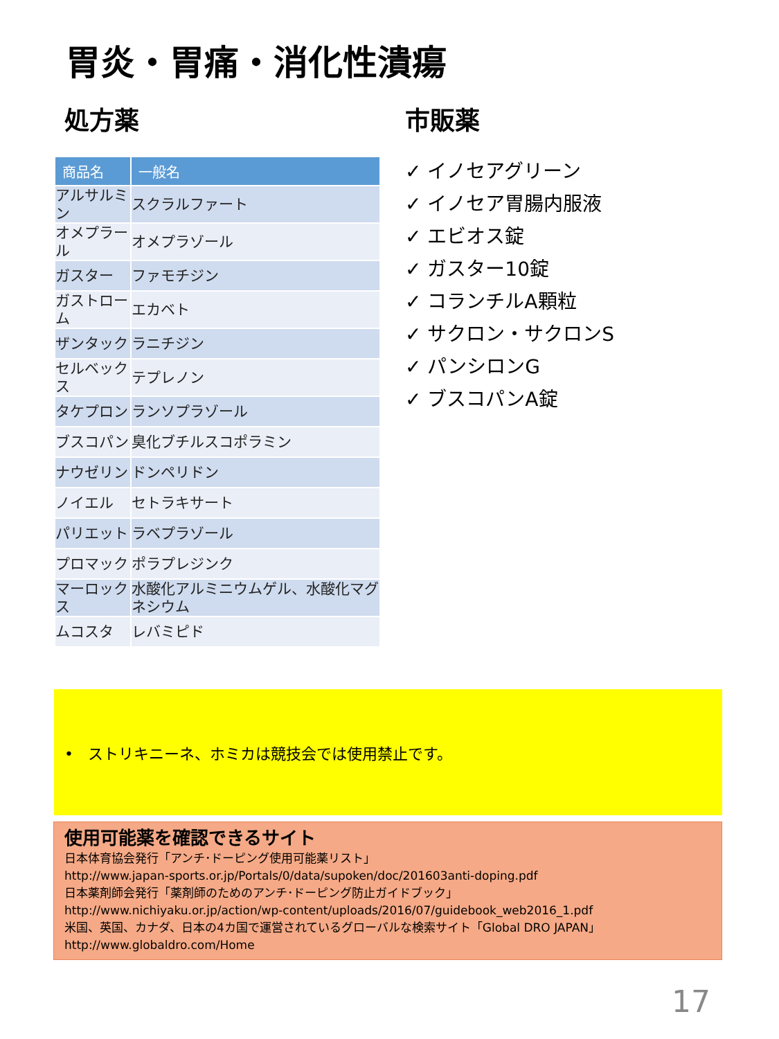胃炎・胃痛・消化性潰瘍
処方薬
| 商品名 | 一般名 |
| --- | --- |
| アルサルミン | スクラルファート |
| オメプラール | オメプラゾール |
| ガスター | ファモチジン |
| ガストローム | エカベト |
| ザンタック | ラニチジン |
| セルベックス | テプレノン |
| タケプロン | ランソプラゾール |
| ブスコパン | 臭化ブチルスコポラミン |
| ナウゼリン | ドンペリドン |
| ノイエル | セトラキサート |
| パリエット | ラベプラゾール |
| プロマック | ポラプレジンク |
| マーロックス | 水酸化アルミニウムゲル、水酸化マグネシウム |
| ムコスタ | レバミピド |
市販薬
✓ イノセアグリーン
✓ イノセア胃腸内服液
✓ エビオス錠
✓ ガスター10錠
✓ コランチルA顆粒
✓ サクロン・サクロンS
✓ パンシロンG
✓ ブスコパンA錠
• ストリキニーネ、ホミカは競技会では使用禁止です。
使用可能薬を確認できるサイト
日本体育協会発行「アンチ･ドーピング使用可能薬リスト」
http://www.japan-sports.or.jp/Portals/0/data/supoken/doc/201603anti-doping.pdf
日本薬剤師会発行「薬剤師のためのアンチ･ドーピング防止ガイドブック」
http://www.nichiyaku.or.jp/action/wp-content/uploads/2016/07/guidebook_web2016_1.pdf
米国、英国、カナダ、日本の4カ国で運営されているグローバルな検索サイト「Global DRO JAPAN」
http://www.globaldro.com/Home
17